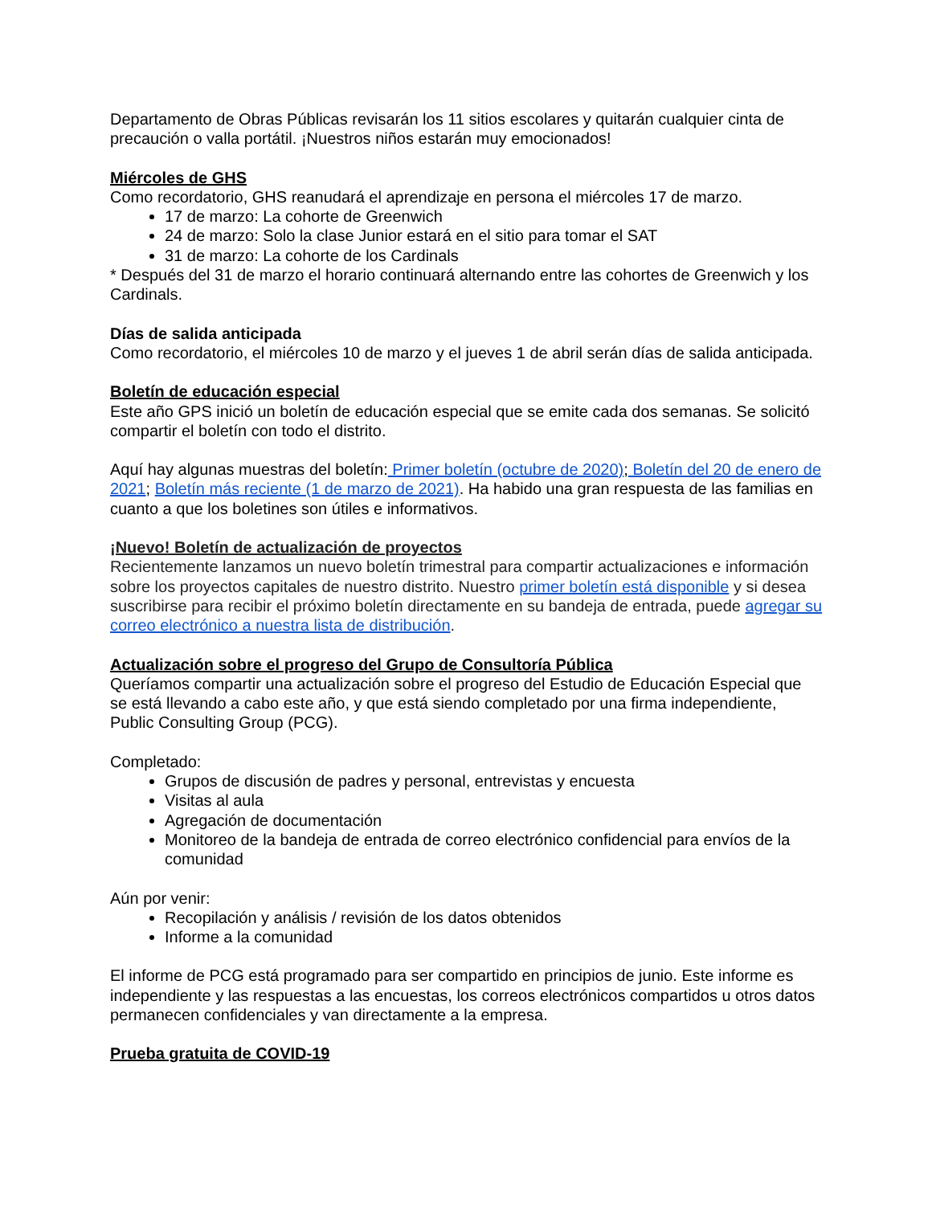Departamento de Obras Públicas revisarán los 11 sitios escolares y quitarán cualquier cinta de precaución o valla portátil. ¡Nuestros niños estarán muy emocionados!
Miércoles de GHS
Como recordatorio, GHS reanudará el aprendizaje en persona el miércoles 17 de marzo.
17 de marzo: La cohorte de Greenwich
24 de marzo: Solo la clase Junior estará en el sitio para tomar el SAT
31 de marzo: La cohorte de los Cardinals
* Después del 31 de marzo el horario continuará alternando entre las cohortes de Greenwich y los Cardinals.
Días de salida anticipada
Como recordatorio, el miércoles 10 de marzo y el jueves 1 de abril serán días de salida anticipada.
Boletín de educación especial
Este año GPS inició un boletín de educación especial que se emite cada dos semanas. Se solicitó compartir el boletín con todo el distrito.
Aquí hay algunas muestras del boletín: Primer boletín (octubre de 2020); Boletín del 20 de enero de 2021; Boletín más reciente (1 de marzo de 2021). Ha habido una gran respuesta de las familias en cuanto a que los boletines son útiles e informativos.
¡Nuevo! Boletín de actualización de proyectos
Recientemente lanzamos un nuevo boletín trimestral para compartir actualizaciones e información sobre los proyectos capitales de nuestro distrito. Nuestro primer boletín está disponible y si desea suscribirse para recibir el próximo boletín directamente en su bandeja de entrada, puede agregar su correo electrónico a nuestra lista de distribución.
Actualización sobre el progreso del Grupo de Consultoría Pública
Queríamos compartir una actualización sobre el progreso del Estudio de Educación Especial que se está llevando a cabo este año, y que está siendo completado por una firma independiente, Public Consulting Group (PCG).
Completado:
Grupos de discusión de padres y personal, entrevistas y encuesta
Visitas al aula
Agregación de documentación
Monitoreo de la bandeja de entrada de correo electrónico confidencial para envíos de la comunidad
Aún por venir:
Recopilación y análisis / revisión de los datos obtenidos
Informe a la comunidad
El informe de PCG está programado para ser compartido en principios de junio. Este informe es independiente y las respuestas a las encuestas, los correos electrónicos compartidos u otros datos permanecen confidenciales y van directamente a la empresa.
Prueba gratuita de COVID-19